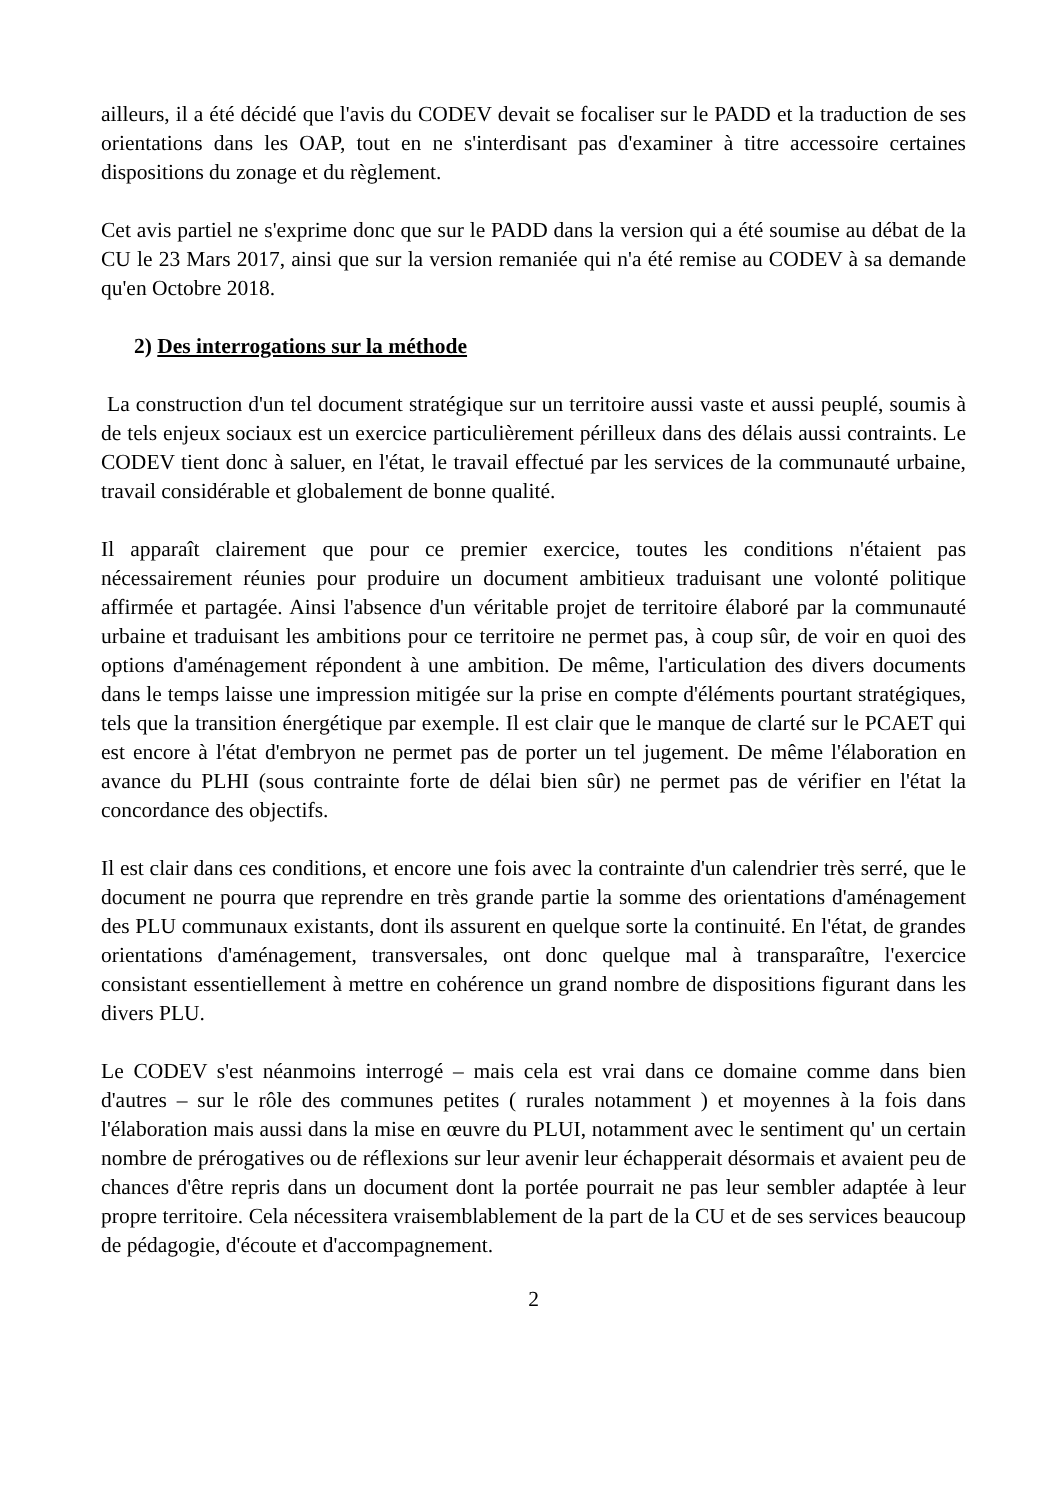ailleurs, il a été décidé que l'avis du CODEV devait se focaliser sur le PADD et la traduction de ses orientations dans les OAP, tout en ne s'interdisant pas d'examiner à titre accessoire certaines dispositions du zonage et du règlement.
Cet avis partiel ne s'exprime donc que sur le PADD dans la version qui a été soumise au débat de la CU le 23 Mars 2017, ainsi que sur la version remaniée qui n'a été remise au CODEV à sa demande qu'en Octobre 2018.
2) Des interrogations sur la méthode
La construction d'un tel document stratégique sur un territoire aussi vaste et aussi peuplé, soumis à de tels enjeux sociaux est un exercice particulièrement périlleux dans des délais aussi contraints. Le CODEV tient donc à saluer, en l'état, le travail effectué par les services de la communauté urbaine, travail considérable et globalement de bonne qualité.
Il apparaît clairement que pour ce premier exercice, toutes les conditions n'étaient pas nécessairement réunies pour produire un document ambitieux traduisant une volonté politique affirmée et partagée. Ainsi l'absence d'un véritable projet de territoire élaboré par la communauté urbaine et traduisant les ambitions pour ce territoire ne permet pas, à coup sûr, de voir en quoi des options d'aménagement répondent à une ambition. De même, l'articulation des divers documents dans le temps laisse une impression mitigée sur la prise en compte d'éléments pourtant stratégiques, tels que la transition énergétique par exemple. Il est clair que le manque de clarté sur le PCAET qui est encore à l'état d'embryon ne permet pas de porter un tel jugement. De même l'élaboration en avance du PLHI (sous contrainte forte de délai bien sûr) ne permet pas de vérifier en l'état la concordance des objectifs.
Il est clair dans ces conditions, et encore une fois avec la contrainte d'un calendrier très serré, que le document ne pourra que reprendre en très grande partie la somme des orientations d'aménagement des PLU communaux existants, dont ils assurent en quelque sorte la continuité. En l'état, de grandes orientations d'aménagement, transversales, ont donc quelque mal à transparaître, l'exercice consistant essentiellement à mettre en cohérence un grand nombre de dispositions figurant dans les divers PLU.
Le CODEV s'est néanmoins interrogé – mais cela est vrai dans ce domaine comme dans bien d'autres – sur le rôle des communes petites ( rurales notamment ) et moyennes à la fois dans l'élaboration mais aussi dans la mise en œuvre du PLUI, notamment avec le sentiment qu' un certain nombre de prérogatives ou de réflexions sur leur avenir leur échapperait désormais et avaient peu de chances d'être repris dans un document dont la portée pourrait ne pas leur sembler adaptée à leur propre territoire. Cela nécessitera vraisemblablement de la part de la CU et de ses services beaucoup de pédagogie, d'écoute et d'accompagnement.
2